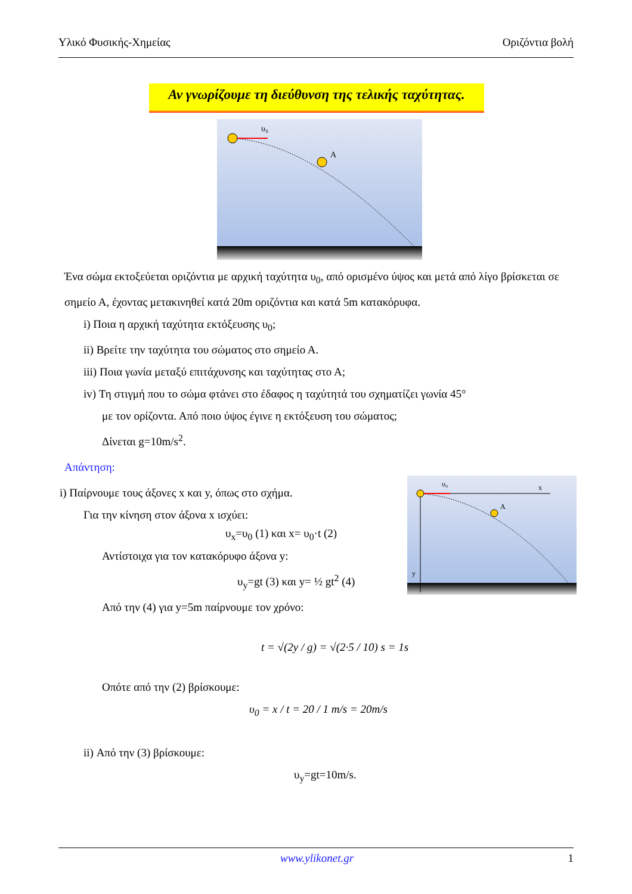Υλικό Φυσικής-Χημείας Οριζόντια βολή
Αν γνωρίζουμε τη διεύθυνση της τελικής ταχύτητας.
A
υ₀
Ένα σώμα εκτοξεύεται οριζόντια με αρχική ταχύτητα υ<sub>0</sub>, από ορισμένο ύψος και μετά από λίγο βρίσκεται σε σημείο Α, έχοντας μετακινηθεί κατά 20m οριζόντια και κατά 5m κατακόρυφα.
i) Ποια η αρχική ταχύτητα εκτόξευσης υ<sub>0</sub>;
ii) Βρείτε την ταχύτητα του σώματος στο σημείο Α.
iii) Ποια γωνία μεταξύ επιτάχυνσης και ταχύτητας στο Α;
iv) Τη στιγμή που το σώμα φτάνει στο έδαφος η ταχύτητά του σχηματίζει γωνία 45°
με τον ορίζοντα. Από ποιο ύψος έγινε η εκτόξευση του σώματος;
Δίνεται g=10m/s<sup>2</sup>.
Απάντηση:
i) Παίρνουμε τους άξονες x και y, όπως στο σχήμα.
Για την κίνηση στον άξονα x ισχύει:
υ<sub>x</sub>=υ<sub>0</sub> (1) και x= υ<sub>0</sub>·t (2)
Αντίστοιχα για τον κατακόρυφο άξονα y:
υ<sub>y</sub>=gt (3) και y= ½ gt<sup>2</sup> (4)
Από την (4) για y=5m παίρνουμε τον χρόνο:
t = √(2y / g) = √(2·5 / 10) s = 1s
Οπότε από την (2) βρίσκουμε:
υ<sub>0</sub> = x / t = 20 / 1 m/s = 20m/s
ii) Από την (3) βρίσκουμε:
υ<sub>y</sub>=gt=10m/s.
A
x
y
υ₀
www.ylikonet.gr 1